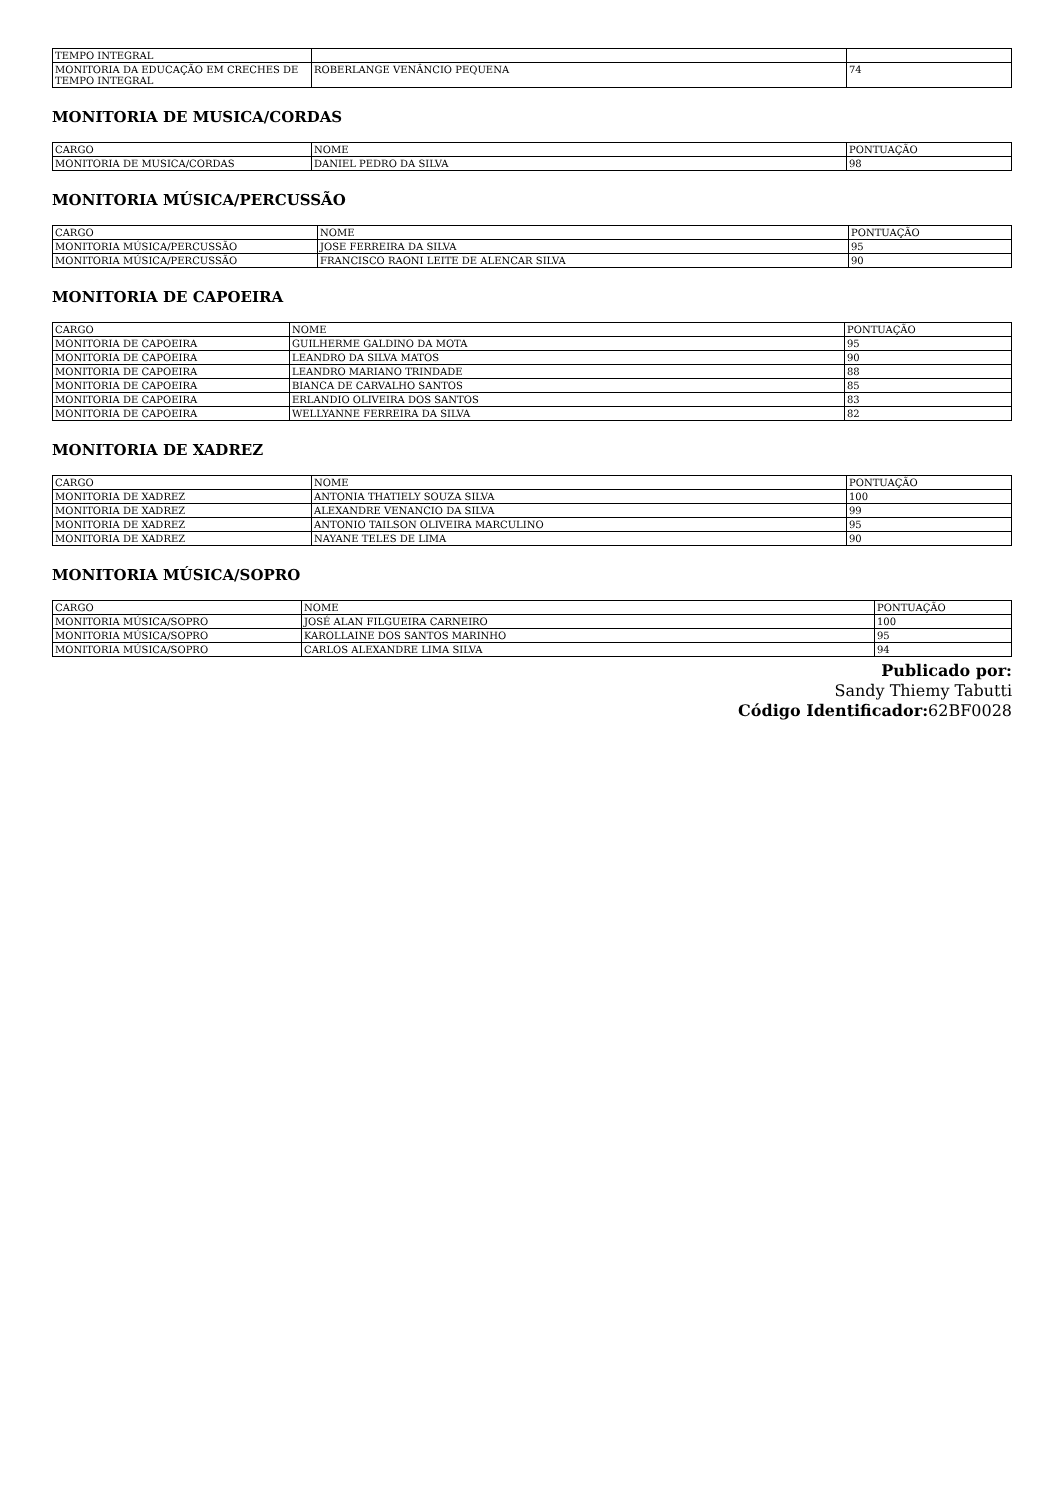| TEMPO INTEGRAL | | |
| MONITORIA DA EDUCAÇÃO EM CRECHES DE TEMPO INTEGRAL | ROBERLANGE VENÂNCIO PEQUENA | 74 |
MONITORIA DE MUSICA/CORDAS
| CARGO | NOME | PONTUAÇÃO |
| --- | --- | --- |
| MONITORIA DE MUSICA/CORDAS | DANIEL PEDRO DA SILVA | 98 |
MONITORIA MÚSICA/PERCUSSÃO
| CARGO | NOME | PONTUAÇÃO |
| --- | --- | --- |
| MONITORIA MÚSICA/PERCUSSÃO | JOSE FERREIRA DA SILVA | 95 |
| MONITORIA MÚSICA/PERCUSSÃO | FRANCISCO RAONI LEITE DE ALENCAR SILVA | 90 |
MONITORIA DE CAPOEIRA
| CARGO | NOME | PONTUAÇÃO |
| --- | --- | --- |
| MONITORIA DE CAPOEIRA | GUILHERME GALDINO DA MOTA | 95 |
| MONITORIA DE CAPOEIRA | LEANDRO DA SILVA MATOS | 90 |
| MONITORIA DE CAPOEIRA | LEANDRO MARIANO TRINDADE | 88 |
| MONITORIA DE CAPOEIRA | BIANCA DE CARVALHO SANTOS | 85 |
| MONITORIA DE CAPOEIRA | ERLANDIO OLIVEIRA DOS SANTOS | 83 |
| MONITORIA DE CAPOEIRA | WELLYANNE FERREIRA DA SILVA | 82 |
MONITORIA DE XADREZ
| CARGO | NOME | PONTUAÇÃO |
| --- | --- | --- |
| MONITORIA DE XADREZ | ANTONIA THATIELY SOUZA SILVA | 100 |
| MONITORIA DE XADREZ | ALEXANDRE VENANCIO DA SILVA | 99 |
| MONITORIA DE XADREZ | ANTONIO TAILSON OLIVEIRA MARCULINO | 95 |
| MONITORIA DE XADREZ | NAYANE TELES DE LIMA | 90 |
MONITORIA MÚSICA/SOPRO
| CARGO | NOME | PONTUAÇÃO |
| --- | --- | --- |
| MONITORIA MÚSICA/SOPRO | JOSÉ ALAN FILGUEIRA CARNEIRO | 100 |
| MONITORIA MÚSICA/SOPRO | KAROLLAINE DOS SANTOS MARINHO | 95 |
| MONITORIA MÚSICA/SOPRO | CARLOS ALEXANDRE LIMA SILVA | 94 |
Publicado por:
Sandy Thiemy Tabutti
Código Identificador: 62BF0028